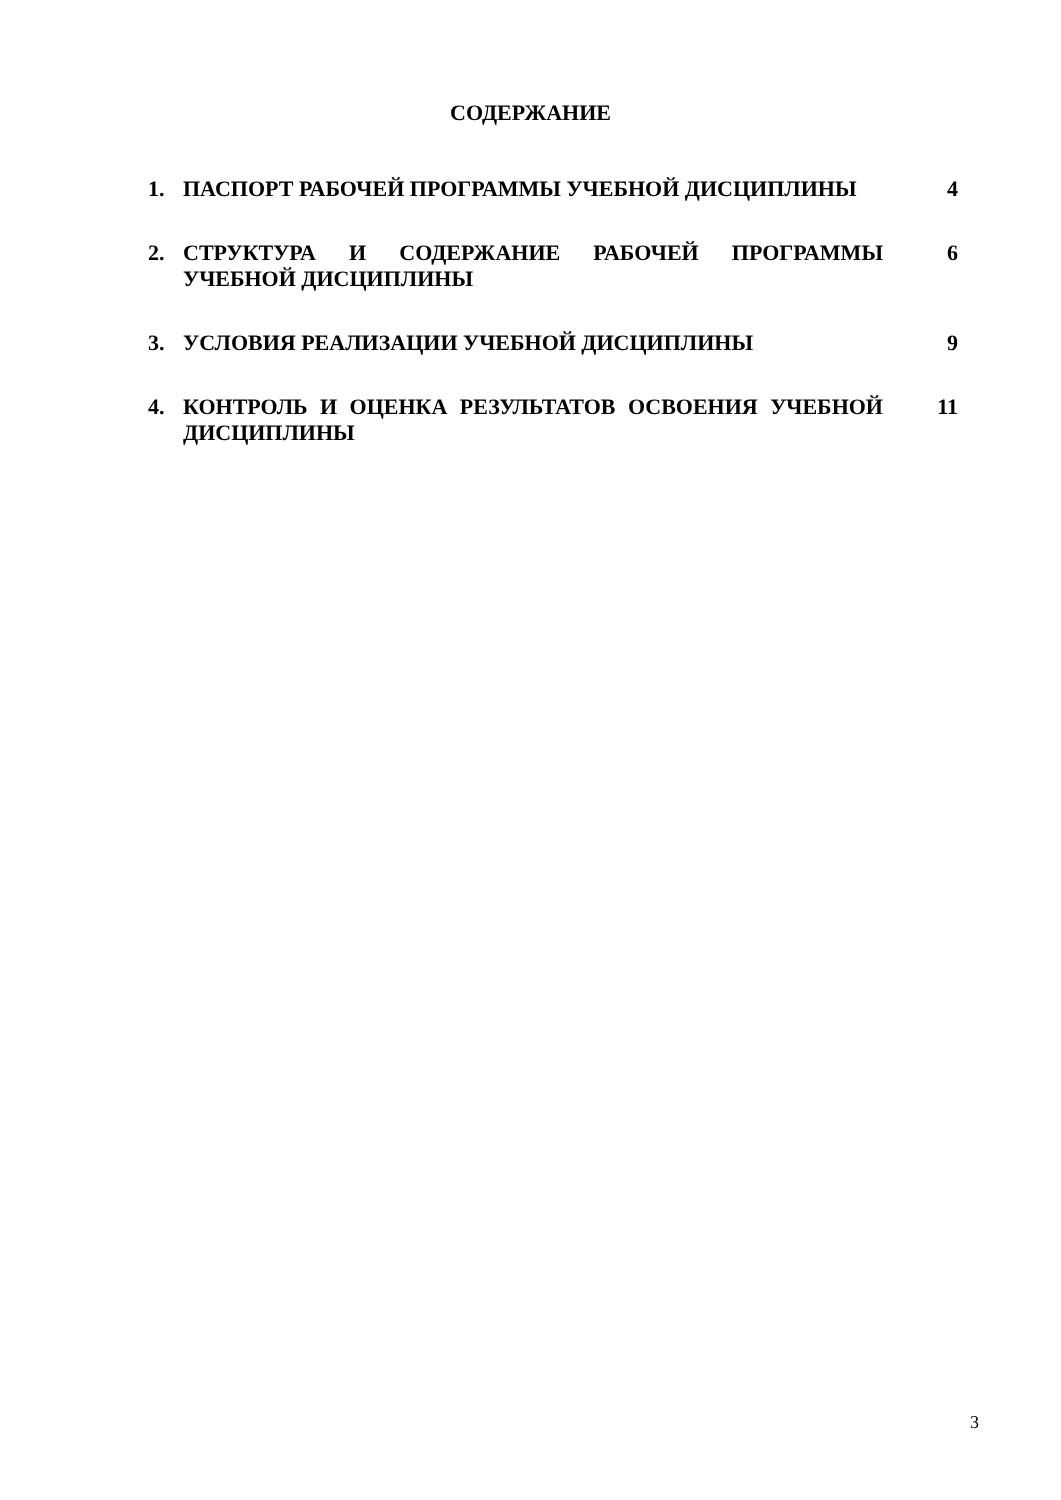СОДЕРЖАНИЕ
| 1. | ПАСПОРТ РАБОЧЕЙ ПРОГРАММЫ УЧЕБНОЙ ДИСЦИПЛИНЫ | 4 |
| 2. | СТРУКТУРА И СОДЕРЖАНИЕ РАБОЧЕЙ ПРОГРАММЫ УЧЕБНОЙ ДИСЦИПЛИНЫ | 6 |
| 3. | УСЛОВИЯ РЕАЛИЗАЦИИ УЧЕБНОЙ ДИСЦИПЛИНЫ | 9 |
| 4. | КОНТРОЛЬ И ОЦЕНКА РЕЗУЛЬТАТОВ ОСВОЕНИЯ УЧЕБНОЙ ДИСЦИПЛИНЫ | 11 |
3